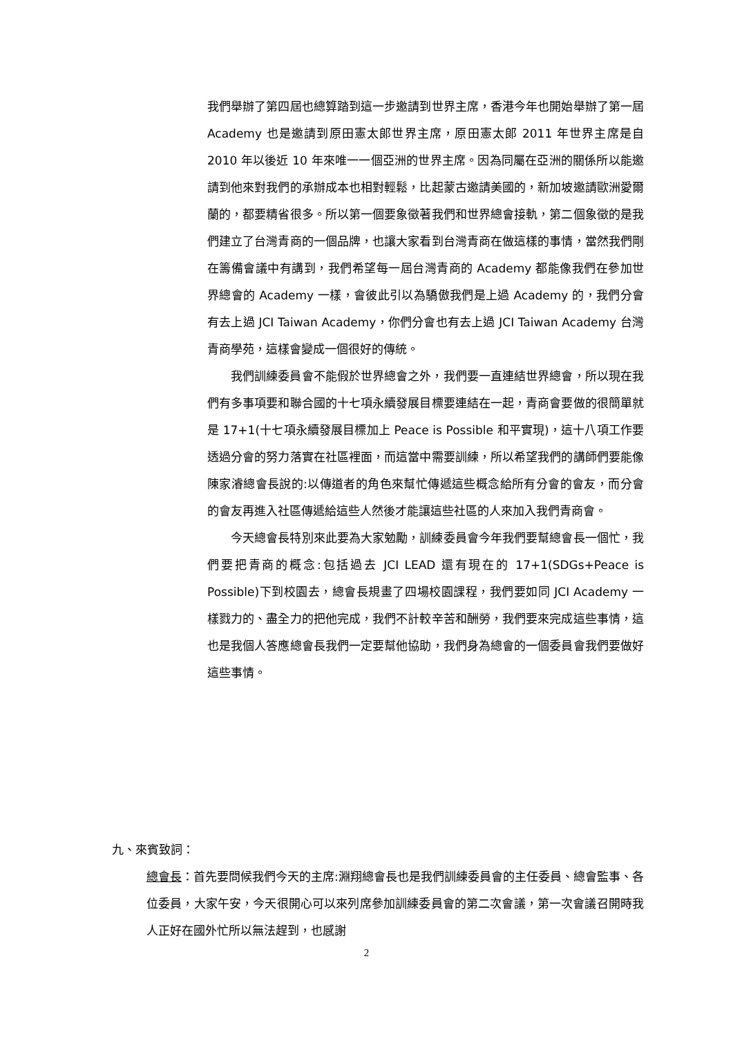我們舉辦了第四屆也總算踏到這一步邀請到世界主席，香港今年也開始舉辦了第一屆 Academy 也是邀請到原田憲太郎世界主席，原田憲太郎 2011 年世界主席是自 2010 年以後近 10 年來唯一一個亞洲的世界主席。因為同屬在亞洲的關係所以能邀請到他來對我們的承辦成本也相對輕鬆，比起蒙古邀請美國的，新加坡邀請歐洲愛爾蘭的，都要精省很多。所以第一個要象徵著我們和世界總會接軌，第二個象徵的是我們建立了台灣青商的一個品牌，也讓大家看到台灣青商在做這樣的事情，當然我們剛在籌備會議中有講到，我們希望每一屆台灣青商的 Academy 都能像我們在參加世界總會的 Academy 一樣，會彼此引以為驕傲我們是上過 Academy 的，我們分會有去上過 JCI Taiwan Academy，你們分會也有去上過 JCI Taiwan Academy 台灣青商學苑，這樣會變成一個很好的傳統。
我們訓練委員會不能假於世界總會之外，我們要一直連結世界總會，所以現在我們有多事項要和聯合國的十七項永續發展目標要連結在一起，青商會要做的很簡單就是 17+1(十七項永續發展目標加上 Peace is Possible 和平實現)，這十八項工作要透過分會的努力落實在社區裡面，而這當中需要訓練，所以希望我們的講師們要能像陳家濬總會長說的:以傳道者的角色來幫忙傳遞這些概念給所有分會的會友，而分會的會友再進入社區傳遞給這些人然後才能讓這些社區的人來加入我們青商會。
今天總會長特別來此要為大家勉勵，訓練委員會今年我們要幫總會長一個忙，我們要把青商的概念:包括過去 JCI LEAD 還有現在的 17+1(SDGs+Peace is Possible)下到校園去，總會長規畫了四場校園課程，我們要如同 JCI Academy 一樣戮力的、盡全力的把他完成，我們不計較辛苦和酬勞，我們要來完成這些事情，這也是我個人答應總會長我們一定要幫他協助，我們身為總會的一個委員會我們要做好這些事情。
九、來賓致詞：
總會長：首先要問候我們今天的主席:淵翔總會長也是我們訓練委員會的主任委員、總會監事、各位委員，大家午安，今天很開心可以來列席參加訓練委員會的第二次會議，第一次會議召開時我人正好在國外忙所以無法趕到，也感謝
2